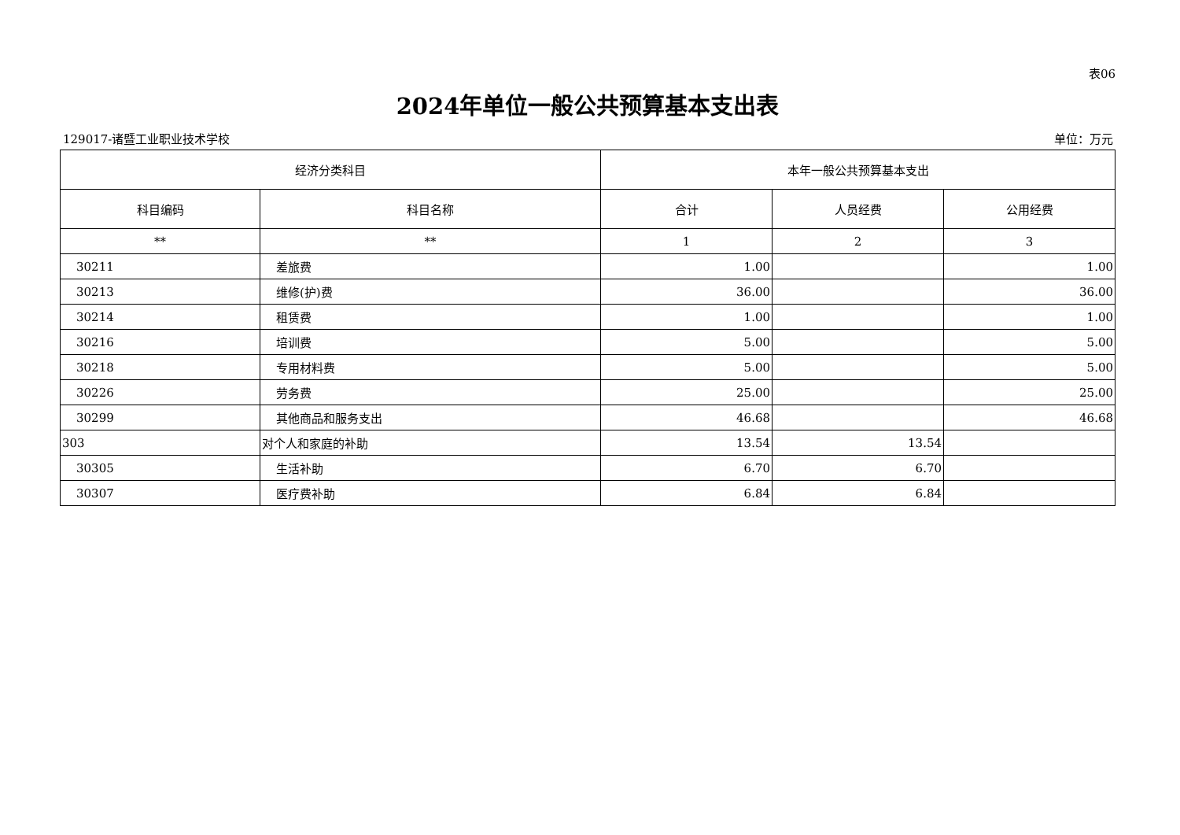表06
2024年单位一般公共预算基本支出表
129017-诸暨工业职业技术学校 单位：万元
| 经济分类科目 | | 本年一般公共预算基本支出 | | |
| --- | --- | --- | --- | --- |
| 科目编码 | 科目名称 | 合计 | 人员经费 | 公用经费 |
| ** | ** | 1 | 2 | 3 |
| 30211 | 差旅费 | 1.00 | | 1.00 |
| 30213 | 维修(护)费 | 36.00 | | 36.00 |
| 30214 | 租赁费 | 1.00 | | 1.00 |
| 30216 | 培训费 | 5.00 | | 5.00 |
| 30218 | 专用材料费 | 5.00 | | 5.00 |
| 30226 | 劳务费 | 25.00 | | 25.00 |
| 30299 | 其他商品和服务支出 | 46.68 | | 46.68 |
| 303 | 对个人和家庭的补助 | 13.54 | 13.54 | |
| 30305 | 生活补助 | 6.70 | 6.70 | |
| 30307 | 医疗费补助 | 6.84 | 6.84 | |